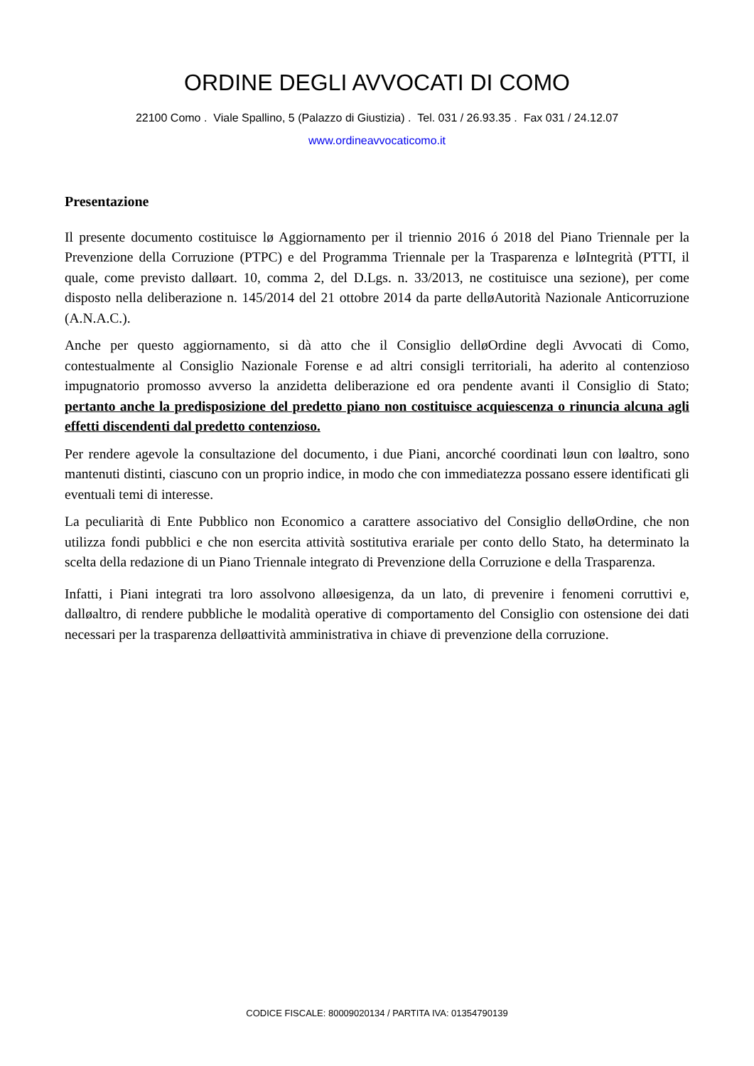ORDINE DEGLI AVVOCATI DI COMO
22100 Como . Viale Spallino, 5 (Palazzo di Giustizia) . Tel. 031 / 26.93.35 . Fax 031 / 24.12.07
www.ordineavvocaticomo.it
Presentazione
Il presente documento costituisce lø Aggiornamento per il triennio 2016 ó 2018 del Piano Triennale per la Prevenzione della Corruzione (PTPC) e del Programma Triennale per la Trasparenza e løIntegrità (PTTI, il quale, come previsto dalløart. 10, comma 2, del D.Lgs. n. 33/2013, ne costituisce una sezione), per come disposto nella deliberazione n. 145/2014 del 21 ottobre 2014 da parte delløAutorità Nazionale Anticorruzione (A.N.A.C.).
Anche per questo aggiornamento, si dà atto che il Consiglio delløOrdine degli Avvocati di Como, contestualmente al Consiglio Nazionale Forense e ad altri consigli territoriali, ha aderito al contenzioso impugnatorio promosso avverso la anzidetta deliberazione ed ora pendente avanti il Consiglio di Stato; pertanto anche la predisposizione del predetto piano non costituisce acquiescenza o rinuncia alcuna agli effetti discendenti dal predetto contenzioso.
Per rendere agevole la consultazione del documento, i due Piani, ancorché coordinati løun con løaltro, sono mantenuti distinti, ciascuno con un proprio indice, in modo che con immediatezza possano essere identificati gli eventuali temi di interesse.
La peculiarità di Ente Pubblico non Economico a carattere associativo del Consiglio delløOrdine, che non utilizza fondi pubblici e che non esercita attività sostitutiva erariale per conto dello Stato, ha determinato la scelta della redazione di un Piano Triennale integrato di Prevenzione della Corruzione e della Trasparenza.
Infatti, i Piani integrati tra loro assolvono alløesigenza, da un lato, di prevenire i fenomeni corruttivi e, dalløaltro, di rendere pubbliche le modalità operative di comportamento del Consiglio con ostensione dei dati necessari per la trasparenza delløattività amministrativa in chiave di prevenzione della corruzione.
CODICE FISCALE: 80009020134 / PARTITA IVA: 01354790139